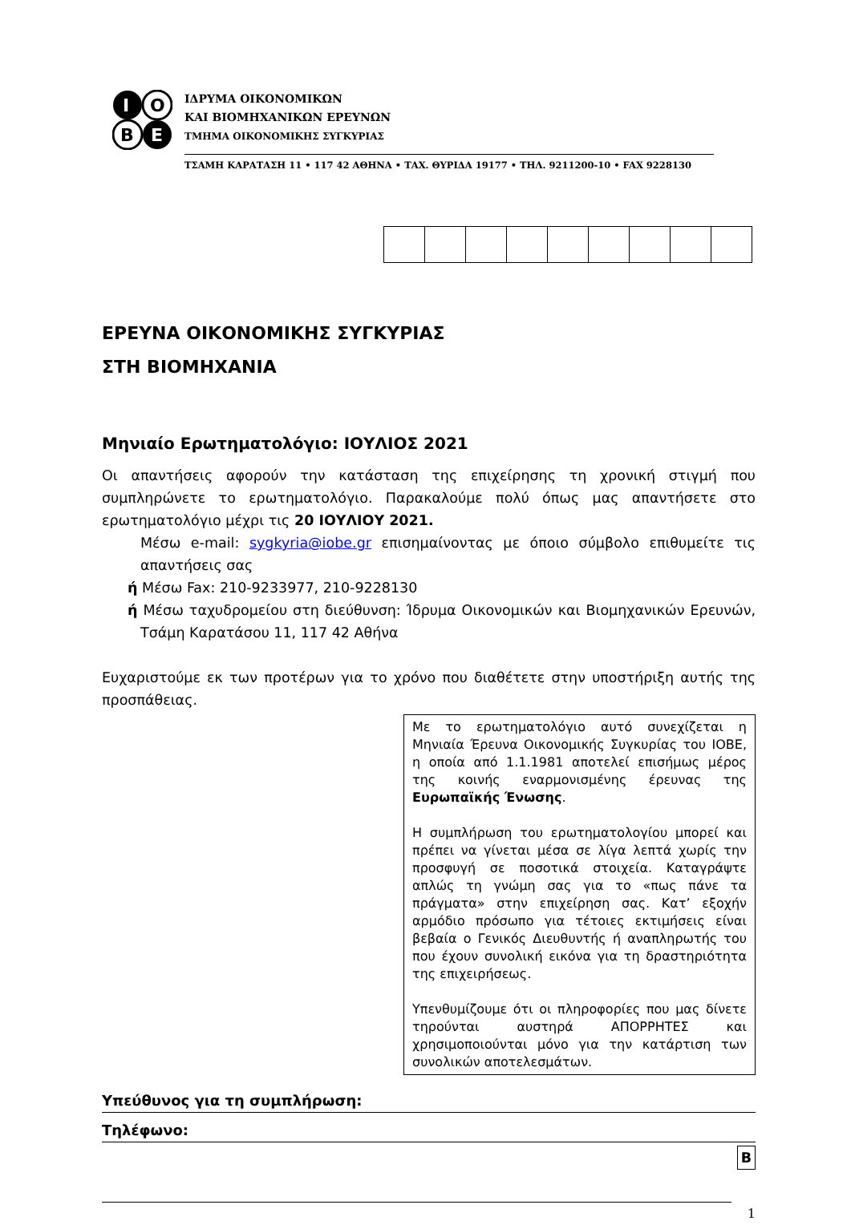I
O
B
E
ΙΔΡΥΜΑ ΟΙΚΟΝΟΜΙΚΩΝ
ΚΑΙ ΒΙΟΜΗΧΑΝΙΚΩΝ ΕΡΕΥΝΩΝ
ΤΜΗΜΑ ΟΙΚΟΝΟΜΙΚΗΣ ΣΥΓΚΥΡΙΑΣ
ΤΣΑΜΗ ΚΑΡΑΤΑΣΗ 11 • 117 42 ΑΘΗΝΑ • ΤΑΧ. ΘΥΡΙΔΑ 19177 • ΤΗΛ. 9211200-10 • FAX 9228130
ΕΡΕΥΝΑ ΟΙΚΟΝΟΜΙΚΗΣ ΣΥΓΚΥΡΙΑΣ
ΣΤΗ ΒΙΟΜΗΧΑΝΙΑ
Μηνιαίο Ερωτηματολόγιο: ΙΟΥΛΙΟΣ 2021
Οι απαντήσεις αφορούν την κατάσταση της επιχείρησης τη χρονική στιγμή που συμπληρώνετε το ερωτηματολόγιο. Παρακαλούμε πολύ όπως μας απαντήσετε στο ερωτηματολόγιο μέχρι τις 20 ΙΟΥΛΙΟΥ 2021.
Μέσω e-mail: sygkyria@iobe.gr επισημαίνοντας με όποιο σύμβολο επιθυμείτε τις απαντήσεις σας
ή Μέσω Fax: 210-9233977, 210-9228130
ή Μέσω ταχυδρομείου στη διεύθυνση: Ίδρυμα Οικονομικών και Βιομηχανικών Ερευνών, Τσάμη Καρατάσου 11, 117 42 Αθήνα
Ευχαριστούμε εκ των προτέρων για το χρόνο που διαθέτετε στην υποστήριξη αυτής της προσπάθειας.
Με το ερωτηματολόγιο αυτό συνεχίζεται η Μηνιαία Έρευνα Οικονομικής Συγκυρίας του ΙΟΒΕ, η οποία από 1.1.1981 αποτελεί επισήμως μέρος της κοινής εναρμονισμένης έρευνας της Ευρωπαϊκής Ένωσης.
Η συμπλήρωση του ερωτηματολογίου μπορεί και πρέπει να γίνεται μέσα σε λίγα λεπτά χωρίς την προσφυγή σε ποσοτικά στοιχεία. Καταγράψτε απλώς τη γνώμη σας για το «πως πάνε τα πράγματα» στην επιχείρηση σας. Κατ’ εξοχήν αρμόδιο πρόσωπο για τέτοιες εκτιμήσεις είναι βεβαία ο Γενικός Διευθυντής ή αναπληρωτής του που έχουν συνολική εικόνα για τη δραστηριότητα της επιχειρήσεως.
Υπενθυμίζουμε ότι οι πληροφορίες που μας δίνετε τηρούνται αυστηρά ΑΠΟΡΡΗΤΕΣ και χρησιμοποιούνται μόνο για την κατάρτιση των συνολικών αποτελεσμάτων.
Υπεύθυνος για τη συμπλήρωση:
Τηλέφωνο:
B
1